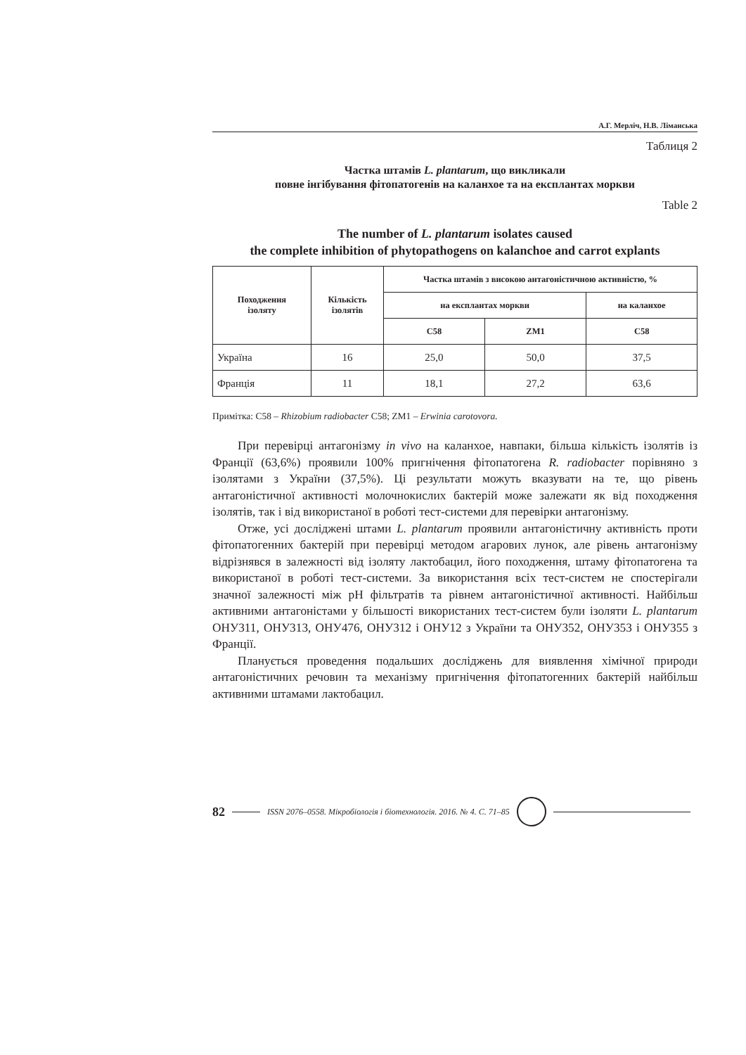А.Г. Мерліч, Н.В. Ліманська
Таблиця 2
Частка штамів L. plantarum, що викликали
повне інгібування фітопатогенів на каланхое та на експлантах моркви
Table 2
The number of L. plantarum isolates caused
the complete inhibition of phytopathogens on kalanchoe and carrot explants
| Походження ізоляту | Кількість ізолятів | Частка штамів з високою антагоністичною активністю, % | | |
| --- | --- | --- | --- | --- |
| | | на експлантах моркви | | на каланхое |
| | | C58 | ZM1 | C58 |
| Україна | 16 | 25,0 | 50,0 | 37,5 |
| Франція | 11 | 18,1 | 27,2 | 63,6 |
Примітка: C58 – Rhizobium radiobacter C58; ZM1 – Erwinia carotovora.
При перевірці антагонізму in vivo на каланхое, навпаки, більша кількість ізолятів із Франції (63,6%) проявили 100% пригнічення фітопатогена R. radiobacter порівняно з ізолятами з України (37,5%). Ці результати можуть вказувати на те, що рівень антагоністичної активності молочнокислих бактерій може залежати як від походження ізолятів, так і від використаної в роботі тест-системи для перевірки антагонізму.
Отже, усі досліджені штами L. plantarum проявили антагоністичну активність проти фітопатогенних бактерій при перевірці методом агарових лунок, але рівень антагонізму відрізнявся в залежності від ізоляту лактобацил, його походження, штаму фітопатогена та використаної в роботі тест-системи. За використання всіх тест-систем не спостерігали значної залежності між pH фільтратів та рівнем антагоністичної активності. Найбільш активними антагоністами у більшості використаних тест-систем були ізоляти L. plantarum ОНУ311, ОНУ313, ОНУ476, ОНУ312 і ОНУ12 з України та ОНУ352, ОНУ353 і ОНУ355 з Франції.
Планується проведення подальших досліджень для виявлення хімічної природи антагоністичних речовин та механізму пригнічення фітопатогенних бактерій найбільш активними штамами лактобацил.
82 ISSN 2076–0558. Мікробіологія і біотехнологія. 2016. № 4. С. 71–85